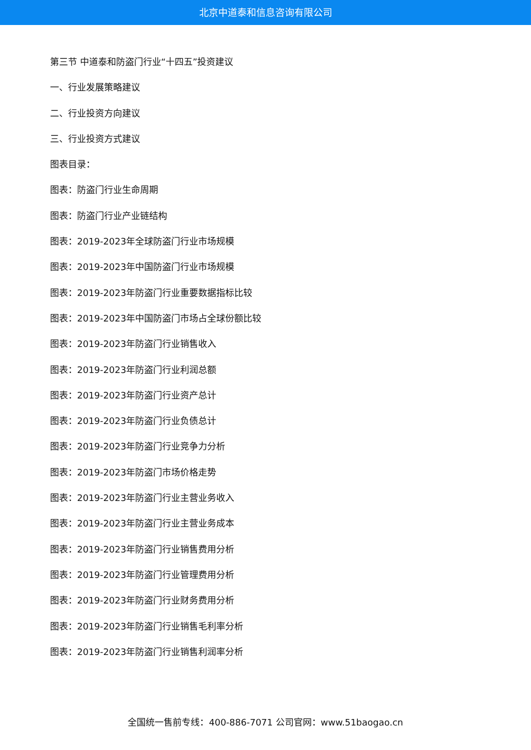北京中道泰和信息咨询有限公司
第三节 中道泰和防盗门行业“十四五”投资建议
一、行业发展策略建议
二、行业投资方向建议
三、行业投资方式建议
图表目录：
图表：防盗门行业生命周期
图表：防盗门行业产业链结构
图表：2019-2023年全球防盗门行业市场规模
图表：2019-2023年中国防盗门行业市场规模
图表：2019-2023年防盗门行业重要数据指标比较
图表：2019-2023年中国防盗门市场占全球份额比较
图表：2019-2023年防盗门行业销售收入
图表：2019-2023年防盗门行业利润总额
图表：2019-2023年防盗门行业资产总计
图表：2019-2023年防盗门行业负债总计
图表：2019-2023年防盗门行业竞争力分析
图表：2019-2023年防盗门市场价格走势
图表：2019-2023年防盗门行业主营业务收入
图表：2019-2023年防盗门行业主营业务成本
图表：2019-2023年防盗门行业销售费用分析
图表：2019-2023年防盗门行业管理费用分析
图表：2019-2023年防盗门行业财务费用分析
图表：2019-2023年防盗门行业销售毛利率分析
图表：2019-2023年防盗门行业销售利润率分析
全国统一售前专线：400-886-7071 公司官网：www.51baogao.cn